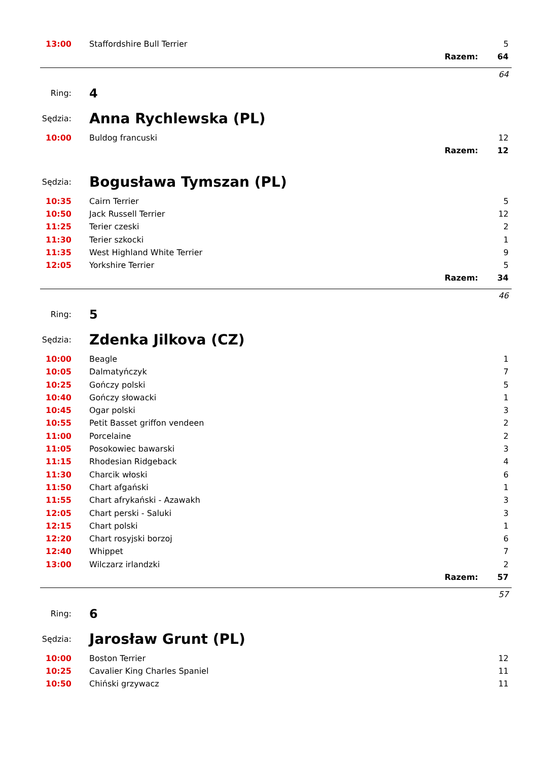| 13:00 | Staffordshire Bull Terrier | | 5 |
| | | Razem: | 64 |
| | | | 64 |
| Ring: | 4 | | |
| Sędzia: | Anna Rychlewska (PL) | | |
| 10:00 | Buldog francuski | | 12 |
| | | Razem: | 12 |
| Sędzia: | Bogusława Tymszan (PL) | | |
| 10:35 | Cairn Terrier | | 5 |
| 10:50 | Jack Russell Terrier | | 12 |
| 11:25 | Terier czeski | | 2 |
| 11:30 | Terier szkocki | | 1 |
| 11:35 | West Highland White Terrier | | 9 |
| 12:05 | Yorkshire Terrier | | 5 |
| | | Razem: | 34 |
| | | | 46 |
| Ring: | 5 | | |
| Sędzia: | Zdenka Jilkova (CZ) | | |
| 10:00 | Beagle | | 1 |
| 10:05 | Dalmatyńczyk | | 7 |
| 10:25 | Gończy polski | | 5 |
| 10:40 | Gończy słowacki | | 1 |
| 10:45 | Ogar polski | | 3 |
| 10:55 | Petit Basset griffon vendeen | | 2 |
| 11:00 | Porcelaine | | 2 |
| 11:05 | Posokowiec bawarski | | 3 |
| 11:15 | Rhodesian Ridgeback | | 4 |
| 11:30 | Charcik włoski | | 6 |
| 11:50 | Chart afgański | | 1 |
| 11:55 | Chart afrykański - Azawakh | | 3 |
| 12:05 | Chart perski - Saluki | | 3 |
| 12:15 | Chart polski | | 1 |
| 12:20 | Chart rosyjski borzoj | | 6 |
| 12:40 | Whippet | | 7 |
| 13:00 | Wilczarz irlandzki | | 2 |
| | | Razem: | 57 |
| | | | 57 |
| Ring: | 6 | | |
| Sędzia: | Jarosław Grunt (PL) | | |
| 10:00 | Boston Terrier | | 12 |
| 10:25 | Cavalier King Charles Spaniel | | 11 |
| 10:50 | Chiński grzywacz | | 11 |